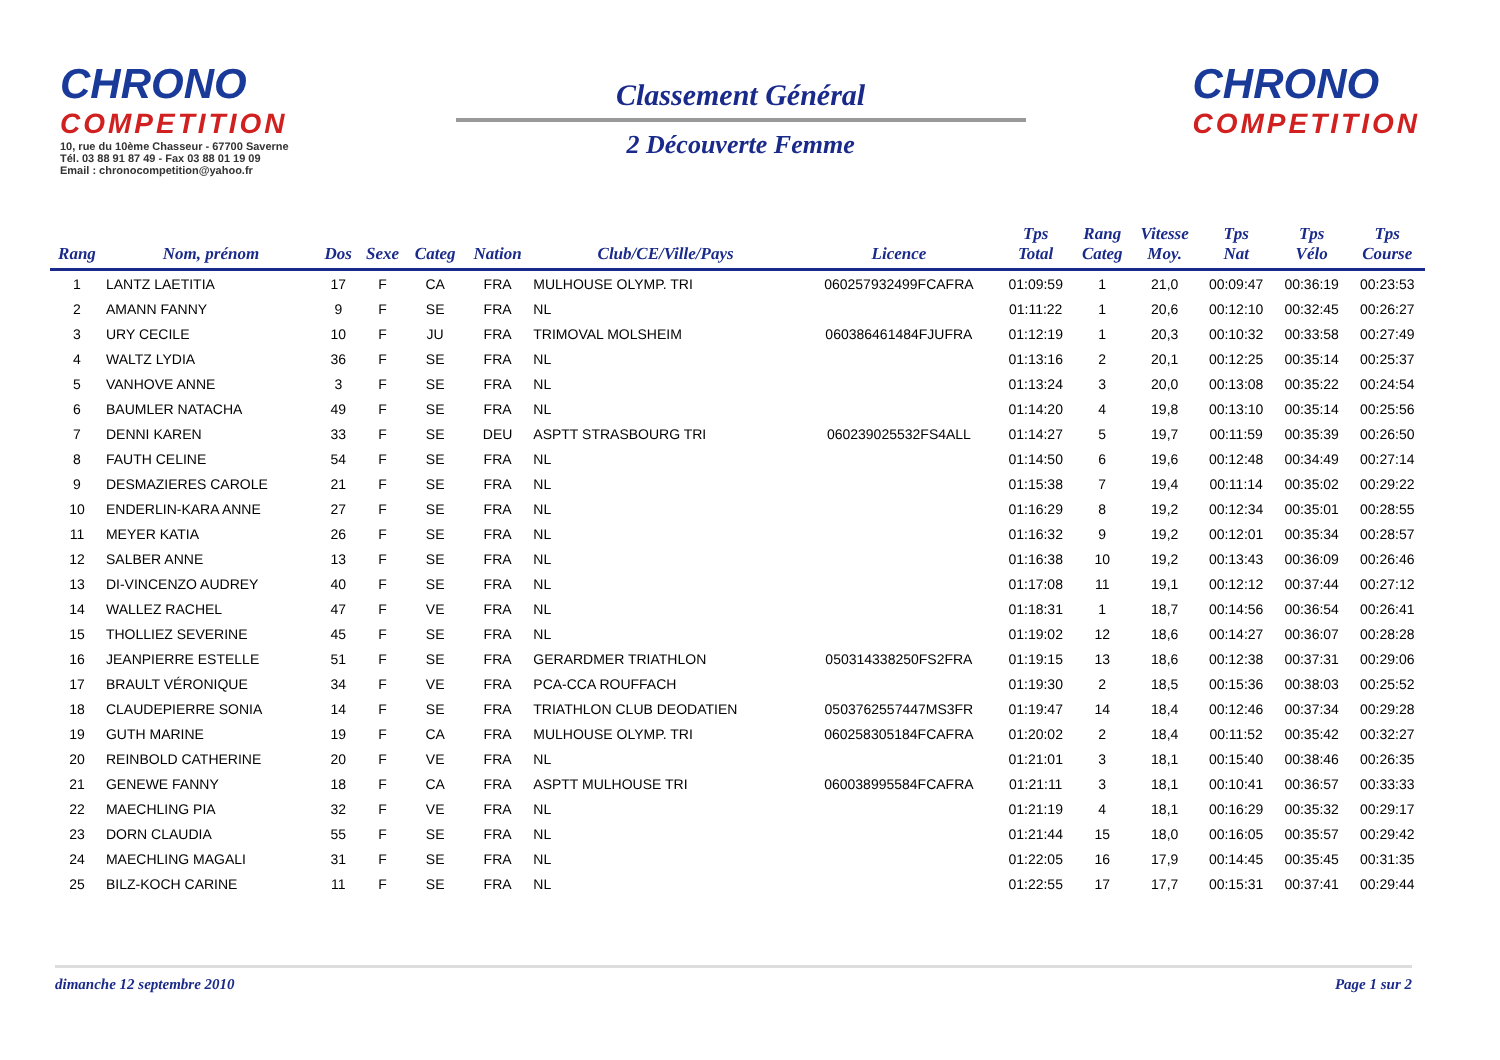CHRONO
COMPETITION
10, rue du 10ème Chasseur - 67700 Saverne
Tél. 03 88 91 87 49 - Fax 03 88 01 19 09
Email : chronocompetition@yahoo.fr
Classement Général
2 Découverte Femme
CHRONO
COMPETITION
| Rang | Nom, prénom | Dos | Sexe | Categ | Nation | Club/CE/Ville/Pays | Licence | Tps Total | Rang Categ | Vitesse Moy. | Tps Nat | Tps Vélo | Tps Course |
| --- | --- | --- | --- | --- | --- | --- | --- | --- | --- | --- | --- | --- | --- |
| 1 | LANTZ LAETITIA | 17 | F | CA | FRA | MULHOUSE OLYMP. TRI | 060257932499FCAFRA | 01:09:59 | 1 | 21,0 | 00:09:47 | 00:36:19 | 00:23:53 |
| 2 | AMANN FANNY | 9 | F | SE | FRA | NL | | 01:11:22 | 1 | 20,6 | 00:12:10 | 00:32:45 | 00:26:27 |
| 3 | URY CECILE | 10 | F | JU | FRA | TRIMOVAL MOLSHEIM | 060386461484FJUFRA | 01:12:19 | 1 | 20,3 | 00:10:32 | 00:33:58 | 00:27:49 |
| 4 | WALTZ LYDIA | 36 | F | SE | FRA | NL | | 01:13:16 | 2 | 20,1 | 00:12:25 | 00:35:14 | 00:25:37 |
| 5 | VANHOVE ANNE | 3 | F | SE | FRA | NL | | 01:13:24 | 3 | 20,0 | 00:13:08 | 00:35:22 | 00:24:54 |
| 6 | BAUMLER NATACHA | 49 | F | SE | FRA | NL | | 01:14:20 | 4 | 19,8 | 00:13:10 | 00:35:14 | 00:25:56 |
| 7 | DENNI KAREN | 33 | F | SE | DEU | ASPTT STRASBOURG TRI | 060239025532FS4ALL | 01:14:27 | 5 | 19,7 | 00:11:59 | 00:35:39 | 00:26:50 |
| 8 | FAUTH CELINE | 54 | F | SE | FRA | NL | | 01:14:50 | 6 | 19,6 | 00:12:48 | 00:34:49 | 00:27:14 |
| 9 | DESMAZIERES CAROLE | 21 | F | SE | FRA | NL | | 01:15:38 | 7 | 19,4 | 00:11:14 | 00:35:02 | 00:29:22 |
| 10 | ENDERLIN-KARA ANNE | 27 | F | SE | FRA | NL | | 01:16:29 | 8 | 19,2 | 00:12:34 | 00:35:01 | 00:28:55 |
| 11 | MEYER KATIA | 26 | F | SE | FRA | NL | | 01:16:32 | 9 | 19,2 | 00:12:01 | 00:35:34 | 00:28:57 |
| 12 | SALBER ANNE | 13 | F | SE | FRA | NL | | 01:16:38 | 10 | 19,2 | 00:13:43 | 00:36:09 | 00:26:46 |
| 13 | DI-VINCENZO AUDREY | 40 | F | SE | FRA | NL | | 01:17:08 | 11 | 19,1 | 00:12:12 | 00:37:44 | 00:27:12 |
| 14 | WALLEZ RACHEL | 47 | F | VE | FRA | NL | | 01:18:31 | 1 | 18,7 | 00:14:56 | 00:36:54 | 00:26:41 |
| 15 | THOLLIEZ SEVERINE | 45 | F | SE | FRA | NL | | 01:19:02 | 12 | 18,6 | 00:14:27 | 00:36:07 | 00:28:28 |
| 16 | JEANPIERRE ESTELLE | 51 | F | SE | FRA | GERARDMER TRIATHLON | 050314338250FS2FRA | 01:19:15 | 13 | 18,6 | 00:12:38 | 00:37:31 | 00:29:06 |
| 17 | BRAULT VÉRONIQUE | 34 | F | VE | FRA | PCA-CCA ROUFFACH | | 01:19:30 | 2 | 18,5 | 00:15:36 | 00:38:03 | 00:25:52 |
| 18 | CLAUDEPIERRE SONIA | 14 | F | SE | FRA | TRIATHLON CLUB DEODATIEN | 0503762557447MS3FR | 01:19:47 | 14 | 18,4 | 00:12:46 | 00:37:34 | 00:29:28 |
| 19 | GUTH MARINE | 19 | F | CA | FRA | MULHOUSE OLYMP. TRI | 060258305184FCAFRA | 01:20:02 | 2 | 18,4 | 00:11:52 | 00:35:42 | 00:32:27 |
| 20 | REINBOLD CATHERINE | 20 | F | VE | FRA | NL | | 01:21:01 | 3 | 18,1 | 00:15:40 | 00:38:46 | 00:26:35 |
| 21 | GENEWE FANNY | 18 | F | CA | FRA | ASPTT MULHOUSE TRI | 060038995584FCAFRA | 01:21:11 | 3 | 18,1 | 00:10:41 | 00:36:57 | 00:33:33 |
| 22 | MAECHLING PIA | 32 | F | VE | FRA | NL | | 01:21:19 | 4 | 18,1 | 00:16:29 | 00:35:32 | 00:29:17 |
| 23 | DORN CLAUDIA | 55 | F | SE | FRA | NL | | 01:21:44 | 15 | 18,0 | 00:16:05 | 00:35:57 | 00:29:42 |
| 24 | MAECHLING MAGALI | 31 | F | SE | FRA | NL | | 01:22:05 | 16 | 17,9 | 00:14:45 | 00:35:45 | 00:31:35 |
| 25 | BILZ-KOCH CARINE | 11 | F | SE | FRA | NL | | 01:22:55 | 17 | 17,7 | 00:15:31 | 00:37:41 | 00:29:44 |
dimanche 12 septembre 2010 Page 1 sur 2